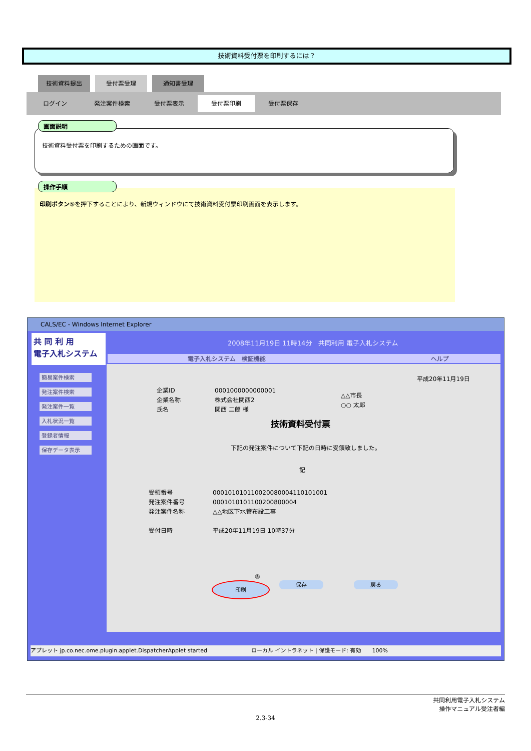技術資料受付票を印刷するには？
技術資料提出 受付票受理 通知書受理
ログイン 発注案件検索 受付票表示 受付票印刷 受付票保存
技術資料受付票を印刷するための画面です。
画面説明
印刷ボタン⑤を押下することにより、新規ウィンドウにて技術資料受付票印刷画面を表示します。
操作手順
CALS/EC - Windows Internet Explorer
共 同 利 用
電子入札システム
2008年11月19日 11時14分 共同利用 電子入札システム
電子入札システム　検証機能 ヘルプ
簡易案件検索
発注案件検索
発注案件一覧
入札状況一覧
登録者情報
保存データ表示
平成20年11月19日
企業ID
企業名称
氏名
0001000000000001
株式会社関西2
関西 二郎 様
△△市長
○○ 太郎
技術資料受付票
下記の発注案件について下記の日時に受領致しました。
記
受領番号
発注案件番号
発注案件名称
受付日時
000101010110020080004110101001
0001010101100200800004
△△地区下水管布設工事
平成20年11月19日 10時37分
⑤
印刷 保存 戻る
アプレット jp.co.nec.ome.plugin.applet.DispatcherApplet started　　　　　　　　ローカル イントラネット | 保護モード: 有効　　100%
共同利用電子入札システム
操作マニュアル受注者編
2.3-34